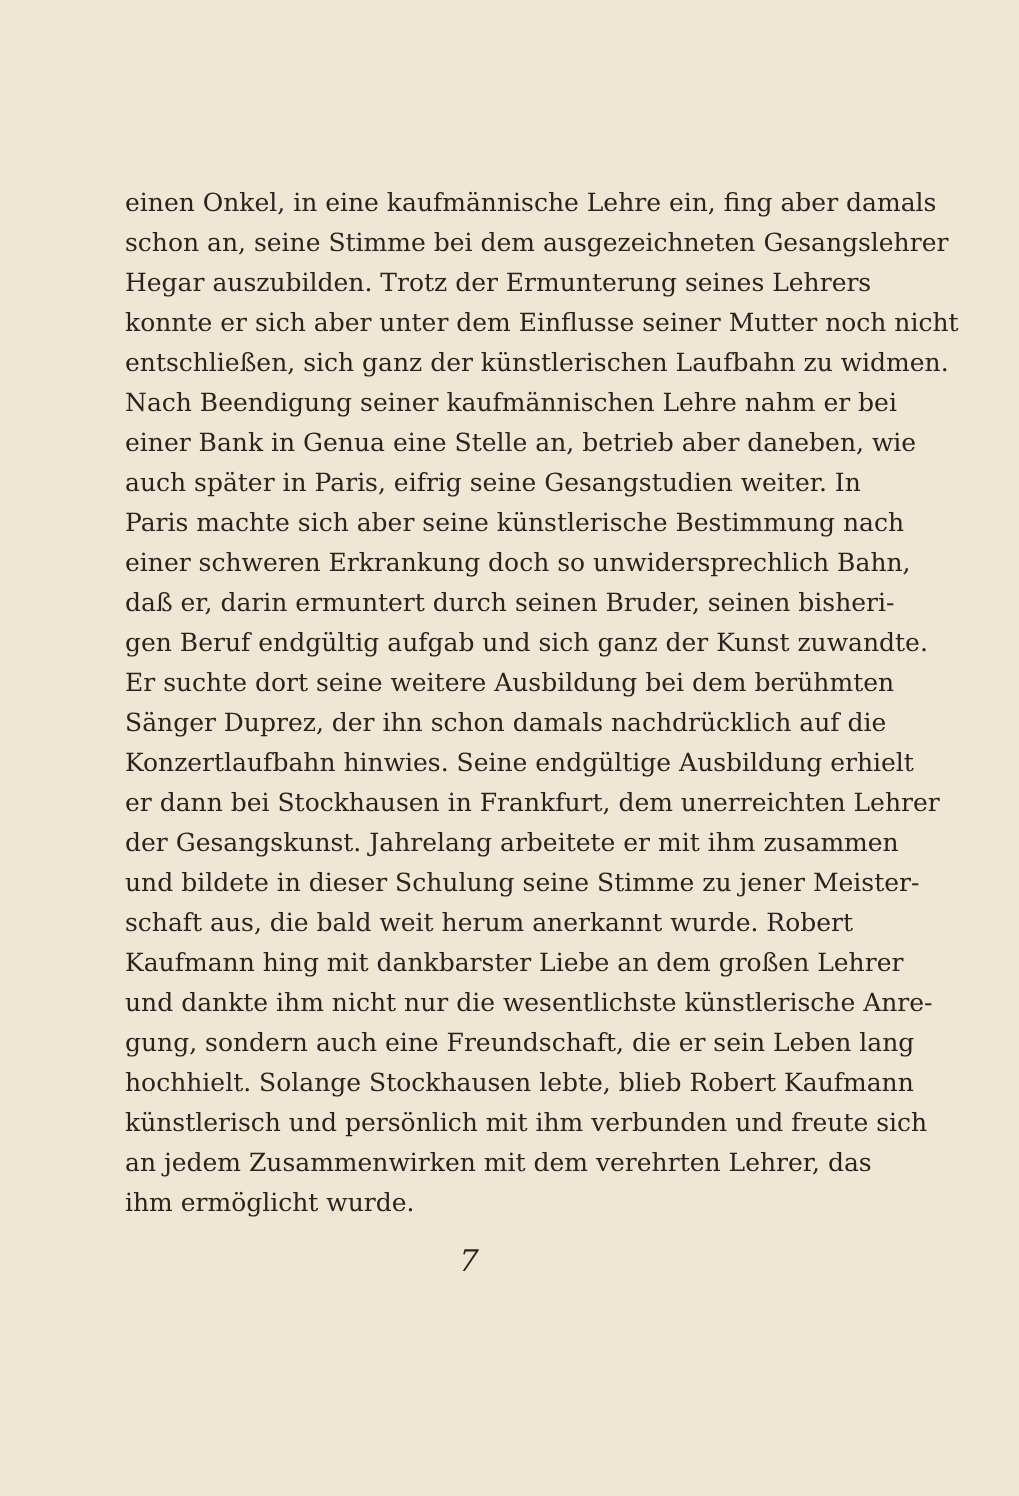einen Onkel, in eine kaufmännische Lehre ein, fing aber damals
schon an, seine Stimme bei dem ausgezeichneten Gesangslehrer
Hegar auszubilden. Trotz der Ermunterung seines Lehrers
konnte er sich aber unter dem Einflusse seiner Mutter noch nicht
entschließen, sich ganz der künstlerischen Laufbahn zu widmen.
Nach Beendigung seiner kaufmännischen Lehre nahm er bei
einer Bank in Genua eine Stelle an, betrieb aber daneben, wie
auch später in Paris, eifrig seine Gesangstudien weiter. In
Paris machte sich aber seine künstlerische Bestimmung nach
einer schweren Erkrankung doch so unwidersprechlich Bahn,
daß er, darin ermuntert durch seinen Bruder, seinen bisheri-
gen Beruf endgültig aufgab und sich ganz der Kunst zuwandte.
Er suchte dort seine weitere Ausbildung bei dem berühmten
Sänger Duprez, der ihn schon damals nachdrücklich auf die
Konzertlaufbahn hinwies. Seine endgültige Ausbildung erhielt
er dann bei Stockhausen in Frankfurt, dem unerreichten Lehrer
der Gesangskunst. Jahrelang arbeitete er mit ihm zusammen
und bildete in dieser Schulung seine Stimme zu jener Meister-
schaft aus, die bald weit herum anerkannt wurde. Robert
Kaufmann hing mit dankbarster Liebe an dem großen Lehrer
und dankte ihm nicht nur die wesentlichste künstlerische Anre-
gung, sondern auch eine Freundschaft, die er sein Leben lang
hochhielt. Solange Stockhausen lebte, blieb Robert Kaufmann
künstlerisch und persönlich mit ihm verbunden und freute sich
an jedem Zusammenwirken mit dem verehrten Lehrer, das
ihm ermöglicht wurde.
7